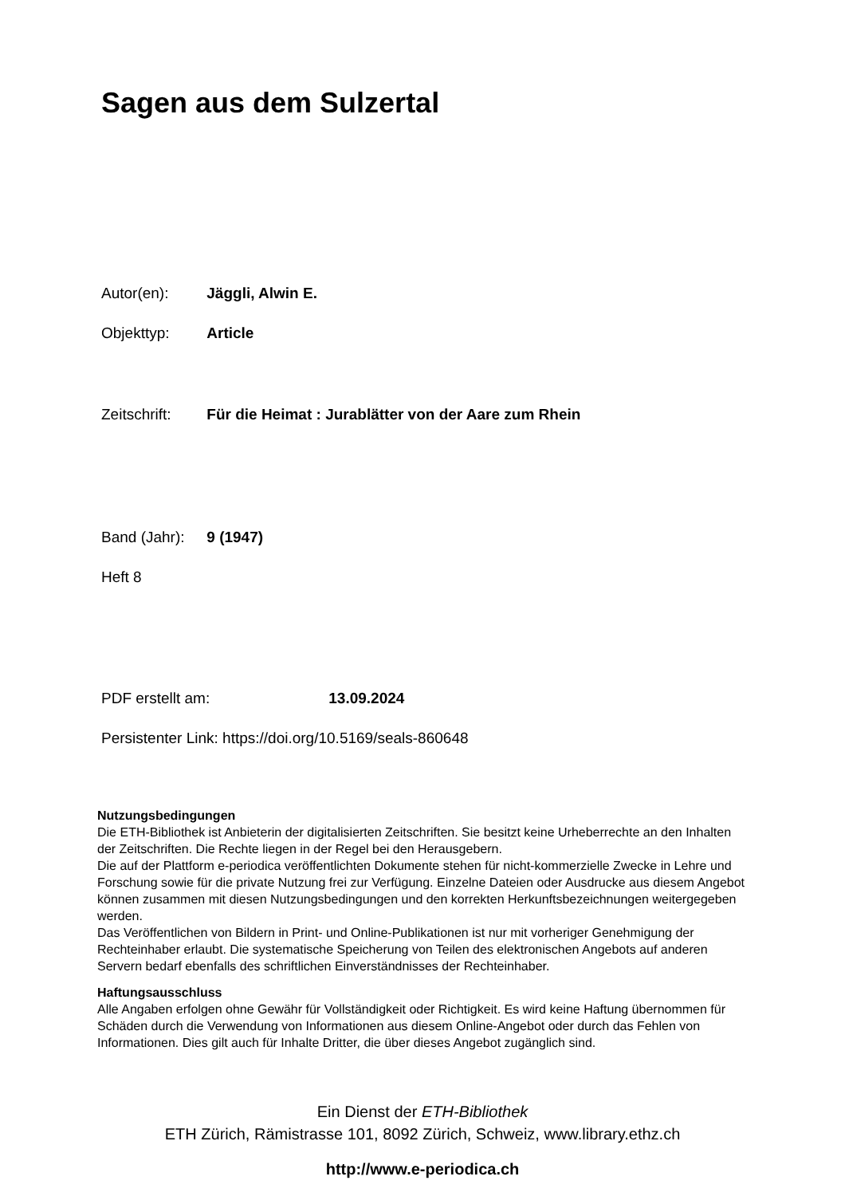Sagen aus dem Sulzertal
Autor(en): Jäggli, Alwin E.
Objekttyp: Article
Zeitschrift: Für die Heimat : Jurablätter von der Aare zum Rhein
Band (Jahr): 9 (1947)
Heft 8
PDF erstellt am: 13.09.2024
Persistenter Link: https://doi.org/10.5169/seals-860648
Nutzungsbedingungen
Die ETH-Bibliothek ist Anbieterin der digitalisierten Zeitschriften. Sie besitzt keine Urheberrechte an den Inhalten der Zeitschriften. Die Rechte liegen in der Regel bei den Herausgebern.
Die auf der Plattform e-periodica veröffentlichten Dokumente stehen für nicht-kommerzielle Zwecke in Lehre und Forschung sowie für die private Nutzung frei zur Verfügung. Einzelne Dateien oder Ausdrucke aus diesem Angebot können zusammen mit diesen Nutzungsbedingungen und den korrekten Herkunftsbezeichnungen weitergegeben werden.
Das Veröffentlichen von Bildern in Print- und Online-Publikationen ist nur mit vorheriger Genehmigung der Rechteinhaber erlaubt. Die systematische Speicherung von Teilen des elektronischen Angebots auf anderen Servern bedarf ebenfalls des schriftlichen Einverständnisses der Rechteinhaber.
Haftungsausschluss
Alle Angaben erfolgen ohne Gewähr für Vollständigkeit oder Richtigkeit. Es wird keine Haftung übernommen für Schäden durch die Verwendung von Informationen aus diesem Online-Angebot oder durch das Fehlen von Informationen. Dies gilt auch für Inhalte Dritter, die über dieses Angebot zugänglich sind.
Ein Dienst der ETH-Bibliothek
ETH Zürich, Rämistrasse 101, 8092 Zürich, Schweiz, www.library.ethz.ch
http://www.e-periodica.ch